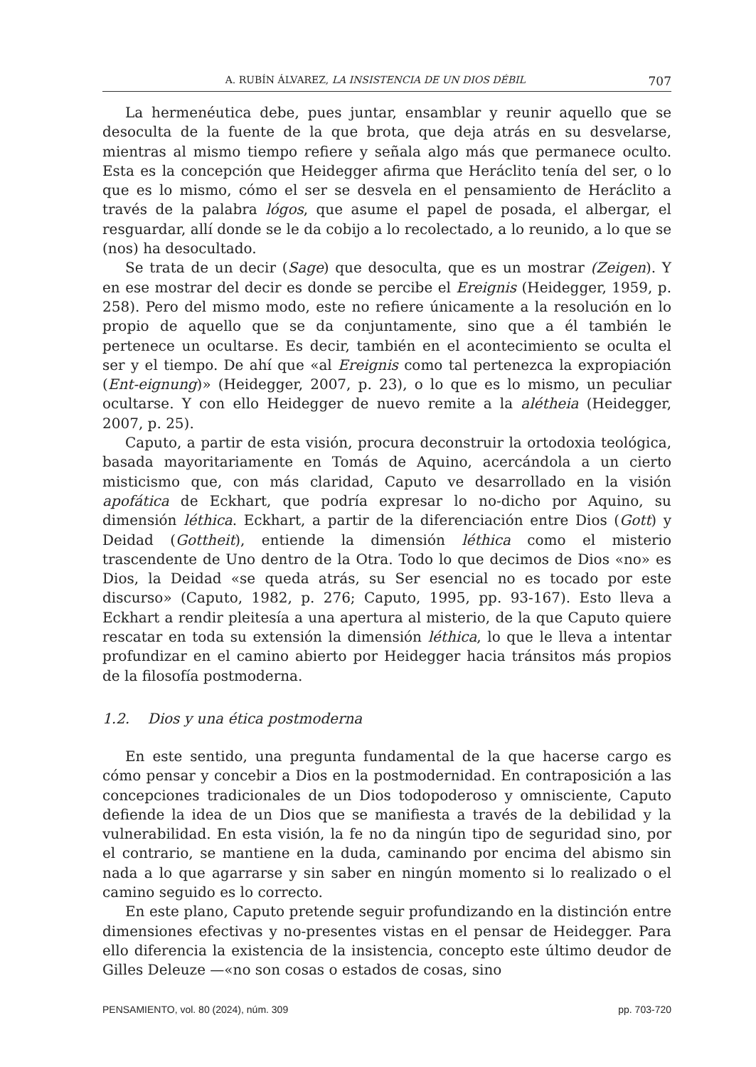A. RUBÍN ÁLVAREZ, LA INSISTENCIA DE UN DIOS DÉBIL 707
La hermenéutica debe, pues juntar, ensamblar y reunir aquello que se desoculta de la fuente de la que brota, que deja atrás en su desvelarse, mientras al mismo tiempo refiere y señala algo más que permanece oculto. Esta es la concepción que Heidegger afirma que Heráclito tenía del ser, o lo que es lo mismo, cómo el ser se desvela en el pensamiento de Heráclito a través de la palabra lógos, que asume el papel de posada, el albergar, el resguardar, allí donde se le da cobijo a lo recolectado, a lo reunido, a lo que se (nos) ha desocultado.
Se trata de un decir (Sage) que desoculta, que es un mostrar (Zeigen). Y en ese mostrar del decir es donde se percibe el Ereignis (Heidegger, 1959, p. 258). Pero del mismo modo, este no refiere únicamente a la resolución en lo propio de aquello que se da conjuntamente, sino que a él también le pertenece un ocultarse. Es decir, también en el acontecimiento se oculta el ser y el tiempo. De ahí que «al Ereignis como tal pertenezca la expropiación (Ent-eignung)» (Heidegger, 2007, p. 23), o lo que es lo mismo, un peculiar ocultarse. Y con ello Heidegger de nuevo remite a la alétheia (Heidegger, 2007, p. 25).
Caputo, a partir de esta visión, procura deconstruir la ortodoxia teológica, basada mayoritariamente en Tomás de Aquino, acercándola a un cierto misticismo que, con más claridad, Caputo ve desarrollado en la visión apofática de Eckhart, que podría expresar lo no-dicho por Aquino, su dimensión léthica. Eckhart, a partir de la diferenciación entre Dios (Gott) y Deidad (Gottheit), entiende la dimensión léthica como el misterio trascendente de Uno dentro de la Otra. Todo lo que decimos de Dios «no» es Dios, la Deidad «se queda atrás, su Ser esencial no es tocado por este discurso» (Caputo, 1982, p. 276; Caputo, 1995, pp. 93-167). Esto lleva a Eckhart a rendir pleitesía a una apertura al misterio, de la que Caputo quiere rescatar en toda su extensión la dimensión léthica, lo que le lleva a intentar profundizar en el camino abierto por Heidegger hacia tránsitos más propios de la filosofía postmoderna.
1.2. Dios y una ética postmoderna
En este sentido, una pregunta fundamental de la que hacerse cargo es cómo pensar y concebir a Dios en la postmodernidad. En contraposición a las concepciones tradicionales de un Dios todopoderoso y omnisciente, Caputo defiende la idea de un Dios que se manifiesta a través de la debilidad y la vulnerabilidad. En esta visión, la fe no da ningún tipo de seguridad sino, por el contrario, se mantiene en la duda, caminando por encima del abismo sin nada a lo que agarrarse y sin saber en ningún momento si lo realizado o el camino seguido es lo correcto.
En este plano, Caputo pretende seguir profundizando en la distinción entre dimensiones efectivas y no-presentes vistas en el pensar de Heidegger. Para ello diferencia la existencia de la insistencia, concepto este último deudor de Gilles Deleuze —«no son cosas o estados de cosas, sino
PENSAMIENTO, vol. 80 (2024), núm. 309 pp. 703-720